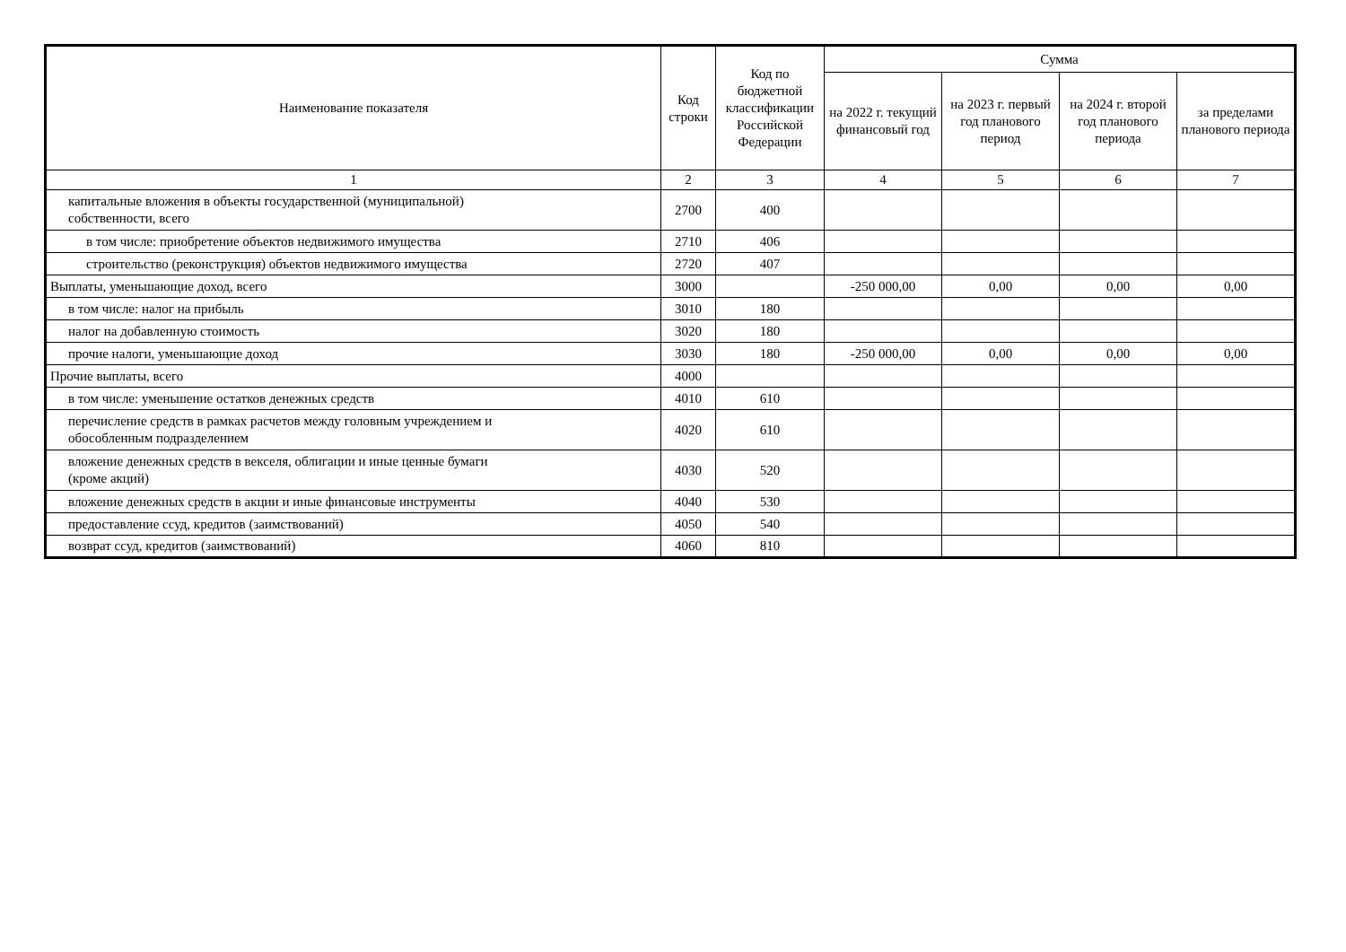| Наименование показателя | Код строки | Код по бюджетной классификации Российской Федерации | Сумма | | | |
| --- | --- | --- | --- | --- | --- | --- |
| | | | на 2022 г. текущий финансовый год | на 2023 г. первый год планового период | на 2024 г. второй год планового периода | за пределами планового периода |
| 1 | 2 | 3 | 4 | 5 | 6 | 7 |
| капитальные вложения в объекты государственной (муниципальной) собственности, всего | 2700 | 400 | | | | |
| в том числе: приобретение объектов недвижимого имущества | 2710 | 406 | | | | |
| строительство (реконструкция) объектов недвижимого имущества | 2720 | 407 | | | | |
| Выплаты, уменьшающие доход, всего | 3000 | | -250 000,00 | 0,00 | 0,00 | 0,00 |
| в том числе: налог на прибыль | 3010 | 180 | | | | |
| налог на добавленную стоимость | 3020 | 180 | | | | |
| прочие налоги, уменьшающие доход | 3030 | 180 | -250 000,00 | 0,00 | 0,00 | 0,00 |
| Прочие выплаты, всего | 4000 | | | | | |
| в том числе: уменьшение остатков денежных средств | 4010 | 610 | | | | |
| перечисление средств в рамках расчетов между головным учреждением и обособленным подразделением | 4020 | 610 | | | | |
| вложение денежных средств в векселя, облигации и иные ценные бумаги (кроме акций) | 4030 | 520 | | | | |
| вложение денежных средств в акции и иные финансовые инструменты | 4040 | 530 | | | | |
| предоставление ссуд, кредитов (заимствований) | 4050 | 540 | | | | |
| возврат ссуд, кредитов (заимствований) | 4060 | 810 | | | | |